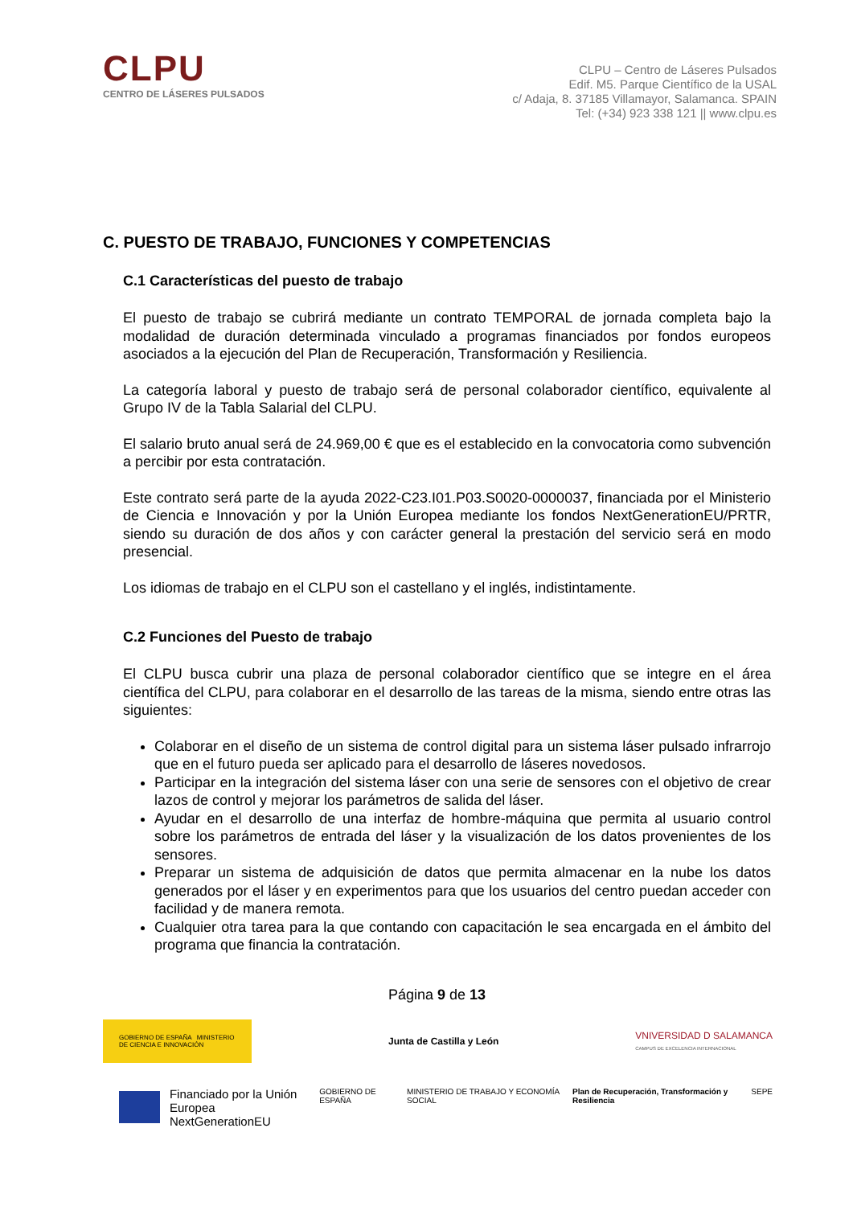CLPU
CENTRO DE LÁSERES PULSADOS
CLPU – Centro de Láseres Pulsados
Edif. M5. Parque Científico de la USAL
c/ Adaja, 8. 37185 Villamayor, Salamanca. SPAIN
Tel: (+34) 923 338 121 || www.clpu.es
C. PUESTO DE TRABAJO, FUNCIONES Y COMPETENCIAS
C.1 Características del puesto de trabajo
El puesto de trabajo se cubrirá mediante un contrato TEMPORAL de jornada completa bajo la modalidad de duración determinada vinculado a programas financiados por fondos europeos asociados a la ejecución del Plan de Recuperación, Transformación y Resiliencia.
La categoría laboral y puesto de trabajo será de personal colaborador científico, equivalente al Grupo IV de la Tabla Salarial del CLPU.
El salario bruto anual será de 24.969,00 € que es el establecido en la convocatoria como subvención a percibir por esta contratación.
Este contrato será parte de la ayuda 2022-C23.I01.P03.S0020-0000037, financiada por el Ministerio de Ciencia e Innovación y por la Unión Europea mediante los fondos NextGenerationEU/PRTR, siendo su duración de dos años y con carácter general la prestación del servicio será en modo presencial.
Los idiomas de trabajo en el CLPU son el castellano y el inglés, indistintamente.
C.2 Funciones del Puesto de trabajo
El CLPU busca cubrir una plaza de personal colaborador científico que se integre en el área científica del CLPU, para colaborar en el desarrollo de las tareas de la misma, siendo entre otras las siguientes:
Colaborar en el diseño de un sistema de control digital para un sistema láser pulsado infrarrojo que en el futuro pueda ser aplicado para el desarrollo de láseres novedosos.
Participar en la integración del sistema láser con una serie de sensores con el objetivo de crear lazos de control y mejorar los parámetros de salida del láser.
Ayudar en el desarrollo de una interfaz de hombre-máquina que permita al usuario control sobre los parámetros de entrada del láser y la visualización de los datos provenientes de los sensores.
Preparar un sistema de adquisición de datos que permita almacenar en la nube los datos generados por el láser y en experimentos para que los usuarios del centro puedan acceder con facilidad y de manera remota.
Cualquier otra tarea para la que contando con capacitación le sea encargada en el ámbito del programa que financia la contratación.
Página 9 de 13
GOBIERNO DE ESPAÑA MINISTERIO DE CIENCIA E INNOVACIÓN
Junta de Castilla y León
VNIVERSIDAD D SALAMANCA
CAMPUS DE EXCELENCIA INTERNACIONAL
Financiado por la Unión Europea
NextGenerationEU
GOBIERNO DE ESPAÑA MINISTERIO DE TRABAJO Y ECONOMÍA SOCIAL Plan de Recuperación, Transformación y Resiliencia SEPE